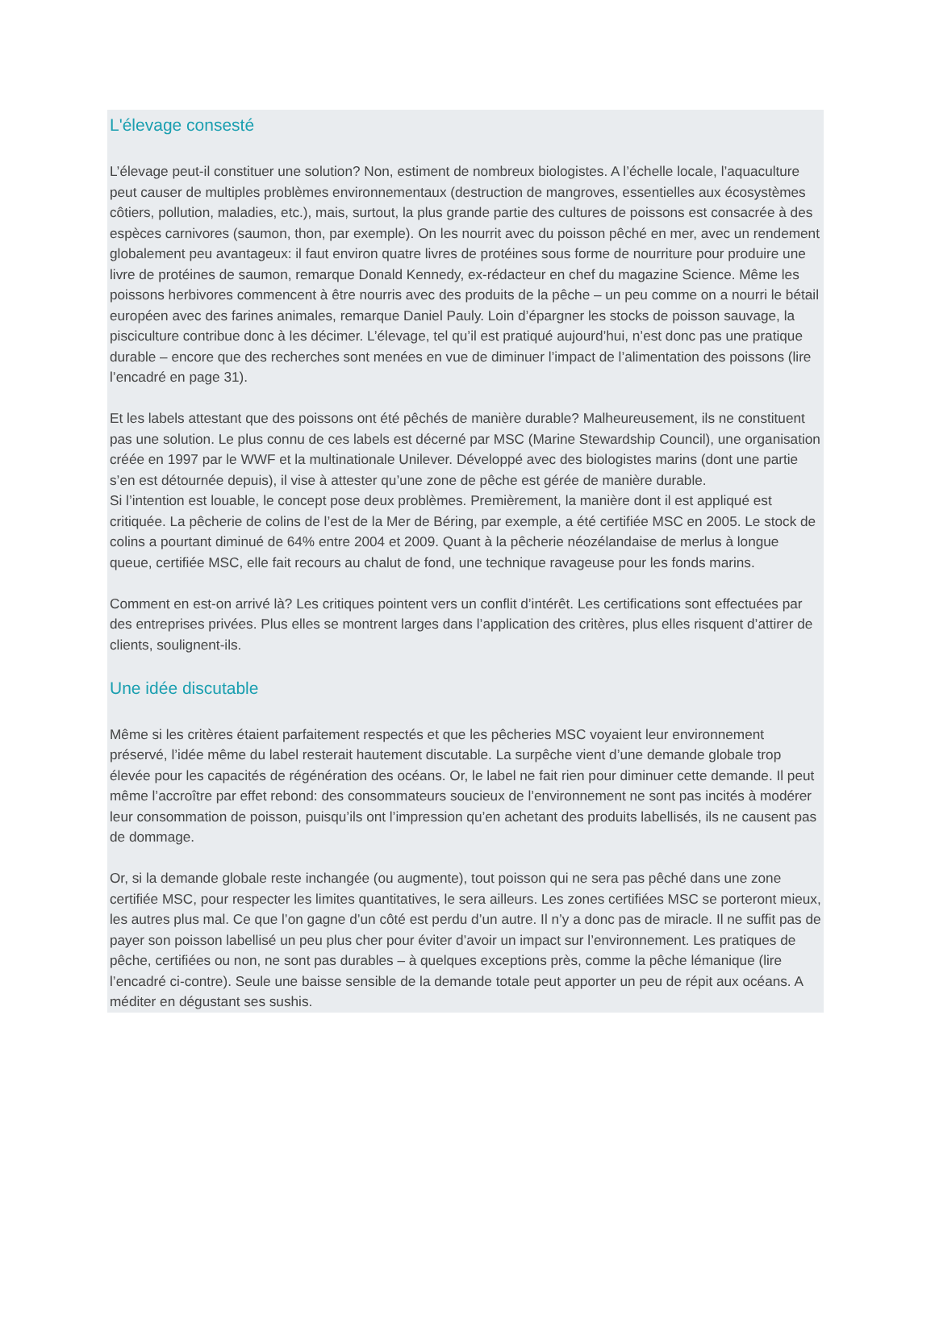L'élevage consesté
L’élevage peut-il constituer une solution? Non, estiment de nombreux biologistes. A l’échelle locale, l’aquaculture peut causer de multiples problèmes environnementaux (destruction de mangroves, essentielles aux écosystèmes côtiers, pollution, maladies, etc.), mais, surtout, la plus grande partie des cultures de poissons est consacrée à des espèces carnivores (saumon, thon, par exemple). On les nourrit avec du poisson pêché en mer, avec un rendement globalement peu avantageux: il faut environ quatre livres de protéines sous forme de nourriture pour produire une livre de protéines de saumon, remarque Donald Kennedy, ex-rédacteur en chef du magazine Science. Même les poissons herbivores commencent à être nourris avec des produits de la pêche – un peu comme on a nourri le bétail européen avec des farines animales, remarque Daniel Pauly. Loin d’épargner les stocks de poisson sauvage, la pisciculture contribue donc à les décimer. L’élevage, tel qu’il est pratiqué aujourd’hui, n’est donc pas une pratique durable – encore que des recherches sont menées en vue de diminuer l’impact de l’alimentation des poissons (lire l’encadré en page 31).
Et les labels attestant que des poissons ont été pêchés de manière durable? Malheureusement, ils ne constituent pas une solution. Le plus connu de ces labels est décerné par MSC (Marine Stewardship Council), une organisation créée en 1997 par le WWF et la multinationale Unilever. Développé avec des biologistes marins (dont une partie s’en est détournée depuis), il vise à attester qu’une zone de pêche est gérée de manière durable.
Si l’intention est louable, le concept pose deux problèmes. Premièrement, la manière dont il est appliqué est critiquée. La pêcherie de colins de l’est de la Mer de Béring, par exemple, a été certifiée MSC en 2005. Le stock de colins a pourtant diminué de 64% entre 2004 et 2009. Quant à la pêcherie néozélandaise de merlus à longue queue, certifiée MSC, elle fait recours au chalut de fond, une technique ravageuse pour les fonds marins.
Comment en est-on arrivé là? Les critiques pointent vers un conflit d’intérêt. Les certifications sont effectuées par des entreprises privées. Plus elles se montrent larges dans l’application des critères, plus elles risquent d’attirer de clients, soulignent-ils.
Une idée discutable
Même si les critères étaient parfaitement respectés et que les pêcheries MSC voyaient leur environnement préservé, l’idée même du label resterait hautement discutable. La surpêche vient d’une demande globale trop élevée pour les capacités de régénération des océans. Or, le label ne fait rien pour diminuer cette demande. Il peut même l’accroître par effet rebond: des consommateurs soucieux de l’environnement ne sont pas incités à modérer leur consommation de poisson, puisqu’ils ont l’impression qu’en achetant des produits labellisés, ils ne causent pas de dommage.
Or, si la demande globale reste inchangée (ou augmente), tout poisson qui ne sera pas pêché dans une zone certifiée MSC, pour respecter les limites quantitatives, le sera ailleurs. Les zones certifiées MSC se porteront mieux, les autres plus mal. Ce que l’on gagne d’un côté est perdu d’un autre. Il n’y a donc pas de miracle. Il ne suffit pas de payer son poisson labellisé un peu plus cher pour éviter d’avoir un impact sur l’environnement. Les pratiques de pêche, certifiées ou non, ne sont pas durables – à quelques exceptions près, comme la pêche lémanique (lire l’encadré ci-contre). Seule une baisse sensible de la demande totale peut apporter un peu de répit aux océans. A méditer en dégustant ses sushis.